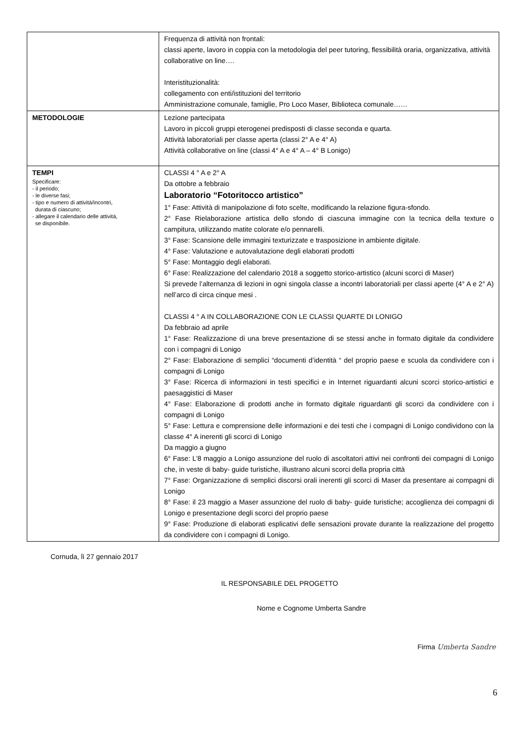| | Frequenza di attività non frontali: classi aperte, lavoro in coppia con la metodologia del peer tutoring, flessibilità oraria, organizzativa, attività collaborative on line…. Interistituzionalità: collegamento con enti/istituzioni del territorio Amministrazione comunale, famiglie, Pro Loco Maser, Biblioteca comunale…… |
| METODOLOGIE | Lezione partecipata Lavoro in piccoli gruppi eterogenei predisposti di classe seconda e quarta. Attività laboratoriali per classe aperta (classi 2° A e 4° A) Attività collaborative on line (classi 4° A e 4° A – 4° B Lonigo) |
| TEMPI Specificare: - il periodo; - le diverse fasi; - tipo e numero di attività/incontri, durata di ciascuno; - allegare il calendario delle attività, se disponibile. | CLASSI 4 ° A e 2° A Da ottobre a febbraio Laboratorio “Fotoritocco artistico” 1° Fase: Attività di manipolazione di foto scelte, modificando la relazione figura-sfondo. 2° Fase Rielaborazione artistica dello sfondo di ciascuna immagine con la tecnica della texture o campitura, utilizzando matite colorate e/o pennarelli. 3° Fase: Scansione delle immagini texturizzate e trasposizione in ambiente digitale. 4° Fase: Valutazione e autovalutazione degli elaborati prodotti 5° Fase: Montaggio degli elaborati. 6° Fase: Realizzazione del calendario 2018 a soggetto storico-artistico (alcuni scorci di Maser) Si prevede l’alternanza di lezioni in ogni singola classe a incontri laboratoriali per classi aperte (4° A e 2° A) nell’arco di circa cinque mesi . CLASSI 4 ° A IN COLLABORAZIONE CON LE CLASSI QUARTE DI LONIGO Da febbraio ad aprile 1° Fase: Realizzazione di una breve presentazione di se stessi anche in formato digitale da condividere con i compagni di Lonigo 2° Fase: Elaborazione di semplici “documenti d’identità “ del proprio paese e scuola da condividere con i compagni di Lonigo 3° Fase: Ricerca di informazioni in testi specifici e in Internet riguardanti alcuni scorci storico-artistici e paesaggistici di Maser 4° Fase: Elaborazione di prodotti anche in formato digitale riguardanti gli scorci da condividere con i compagni di Lonigo 5° Fase: Lettura e comprensione delle informazioni e dei testi che i compagni di Lonigo condividono con la classe 4° A inerenti gli scorci di Lonigo Da maggio a giugno 6° Fase: L’8 maggio a Lonigo assunzione del ruolo di ascoltatori attivi nei confronti dei compagni di Lonigo che, in veste di baby- guide turistiche, illustrano alcuni scorci della propria città 7° Fase: Organizzazione di semplici discorsi orali inerenti gli scorci di Maser da presentare ai compagni di Lonigo 8° Fase: il 23 maggio a Maser assunzione del ruolo di baby- guide turistiche; accoglienza dei compagni di Lonigo e presentazione degli scorci del proprio paese 9° Fase: Produzione di elaborati esplicativi delle sensazioni provate durante la realizzazione del progetto da condividere con i compagni di Lonigo. |
Cornuda, lì 27 gennaio 2017
IL RESPONSABILE DEL PROGETTO
Nome e Cognome Umberta Sandre
Firma Umberta Sandre
6